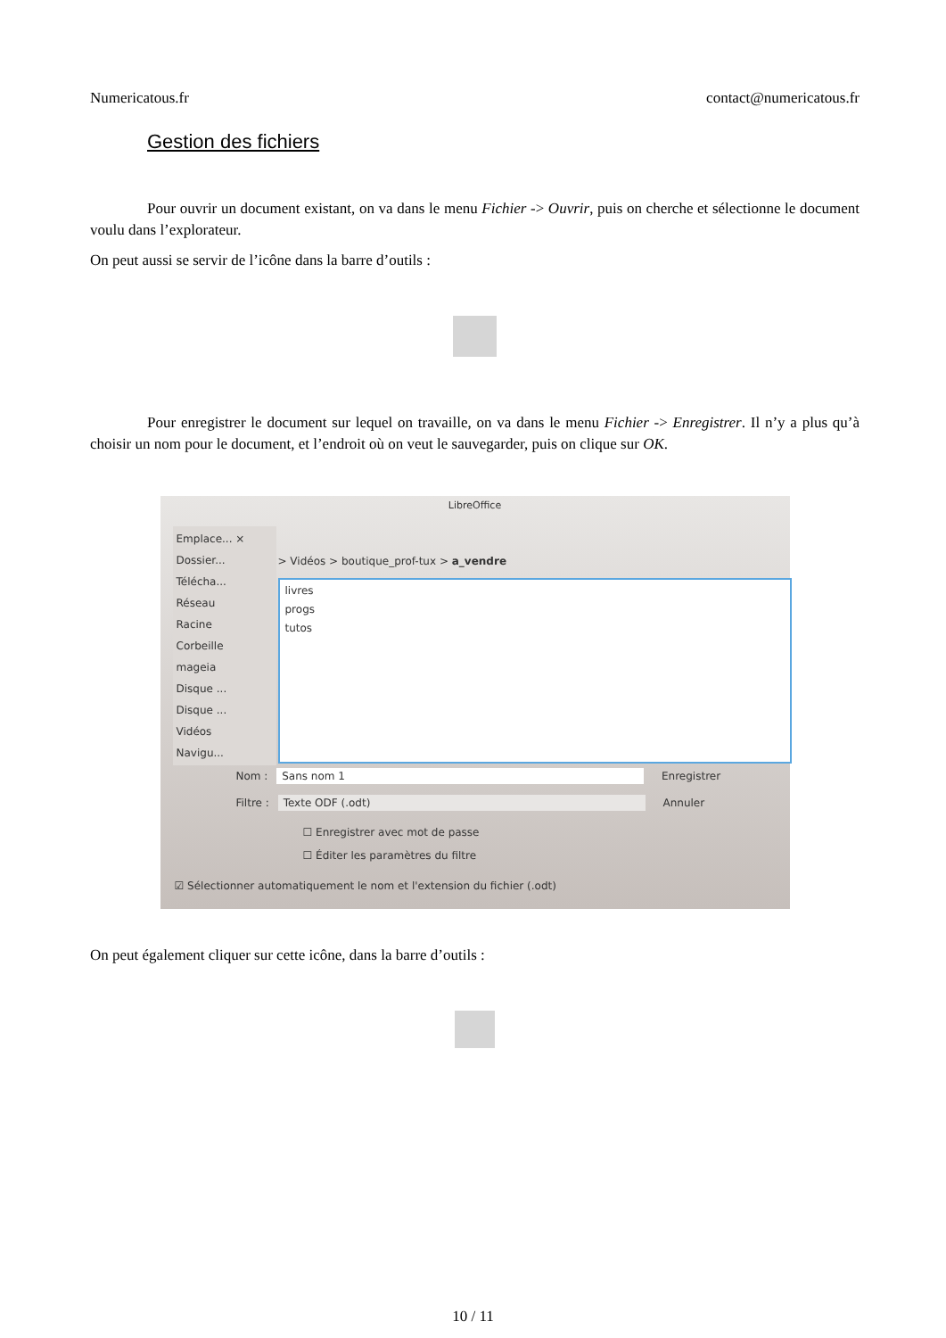Numericatous.fr contact@numericatous.fr
Gestion des fichiers
Pour ouvrir un document existant, on va dans le menu Fichier -> Ouvrir, puis on cherche et sélectionne le document voulu dans l’explorateur.
On peut aussi se servir de l’icône dans la barre d’outils :
Pour enregistrer le document sur lequel on travaille, on va dans le menu Fichier -> Enregistrer. Il n’y a plus qu’à choisir un nom pour le document, et l’endroit où on veut le sauvegarder, puis on clique sur OK.
LibreOffice
Emplace... ×
Dossier...
Télécha...
Réseau
Racine
Corbeille
mageia
Disque ...
Disque ...
Vidéos
Navigu...
> Vidéos > boutique_prof-tux > a_vendre
livres
progs
tutos
Nom : Sans nom 1 Enregistrer
Filtre : Texte ODF (.odt) Annuler
☐ Enregistrer avec mot de passe
☐ Éditer les paramètres du filtre
☑ Sélectionner automatiquement le nom et l'extension du fichier (.odt)
On peut également cliquer sur cette icône, dans la barre d’outils :
10 / 11